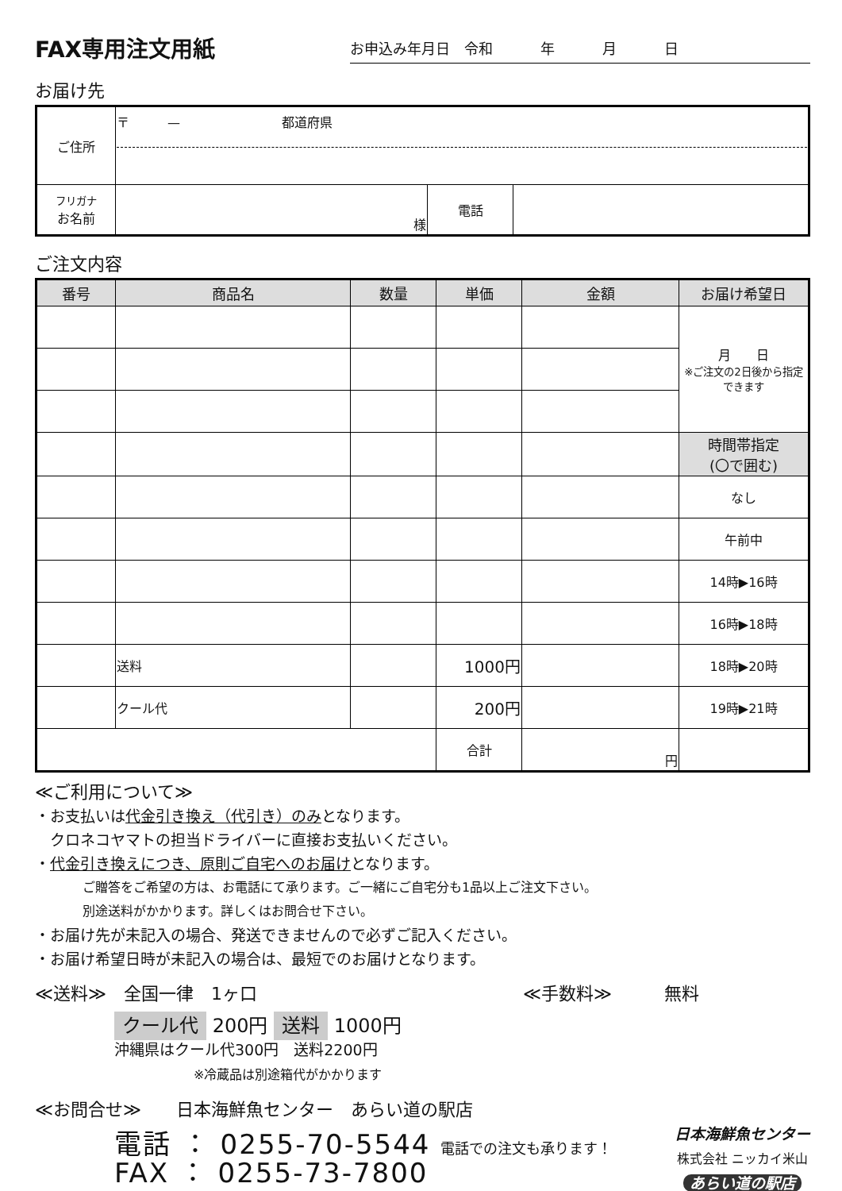FAX専用注文用紙
お申込み年月日　令和 年 月 日
お届け先
| ご住所 | 〒 — 都道府県 | | |
| フリガナ お名前 | 様 | 電話 | |
ご注文内容
| 番号 | 商品名 | 数量 | 単価 | 金額 | お届け希望日 |
| --- | --- | --- | --- | --- | --- |
| | | | | | 月 日 ※ご注文の2日後から指定できます |
| | | | | | 時間帯指定 (〇で囲む) |
| | | | | | なし |
| | | | | | 午前中 |
| | | | | | 14時▶16時 |
| | | | | | 16時▶18時 |
| | 送料 | | 1000円 | | 18時▶20時 |
| | クール代 | | 200円 | | 19時▶21時 |
| | | | 合計 | 円 | |
≪ご利用について≫
・お支払いは代金引き換え（代引き）のみとなります。
　クロネコヤマトの担当ドライバーに直接お支払いください。
・代金引き換えにつき、原則ご自宅へのお届けとなります。
ご贈答をご希望の方は、お電話にて承ります。ご一緒にご自宅分も1品以上ご注文下さい。
別途送料がかかります。詳しくはお問合せ下さい。
・お届け先が未記入の場合、発送できませんので必ずご記入ください。
・お届け希望日時が未記入の場合は、最短でのお届けとなります。
≪送料≫　全国一律　1ヶ口 ≪手数料≫　　　無料
クール代 200円 送料 1000円
沖縄県はクール代300円　送料2200円
※冷蔵品は別途箱代がかかります
≪お問合せ≫　　日本海鮮魚センター　あらい道の駅店
電話 ： 0255-70-5544 電話での注文も承ります！
FAX ： 0255-73-7800
日本海鮮魚センター
株式会社 ニッカイ米山
あらい道の駅店